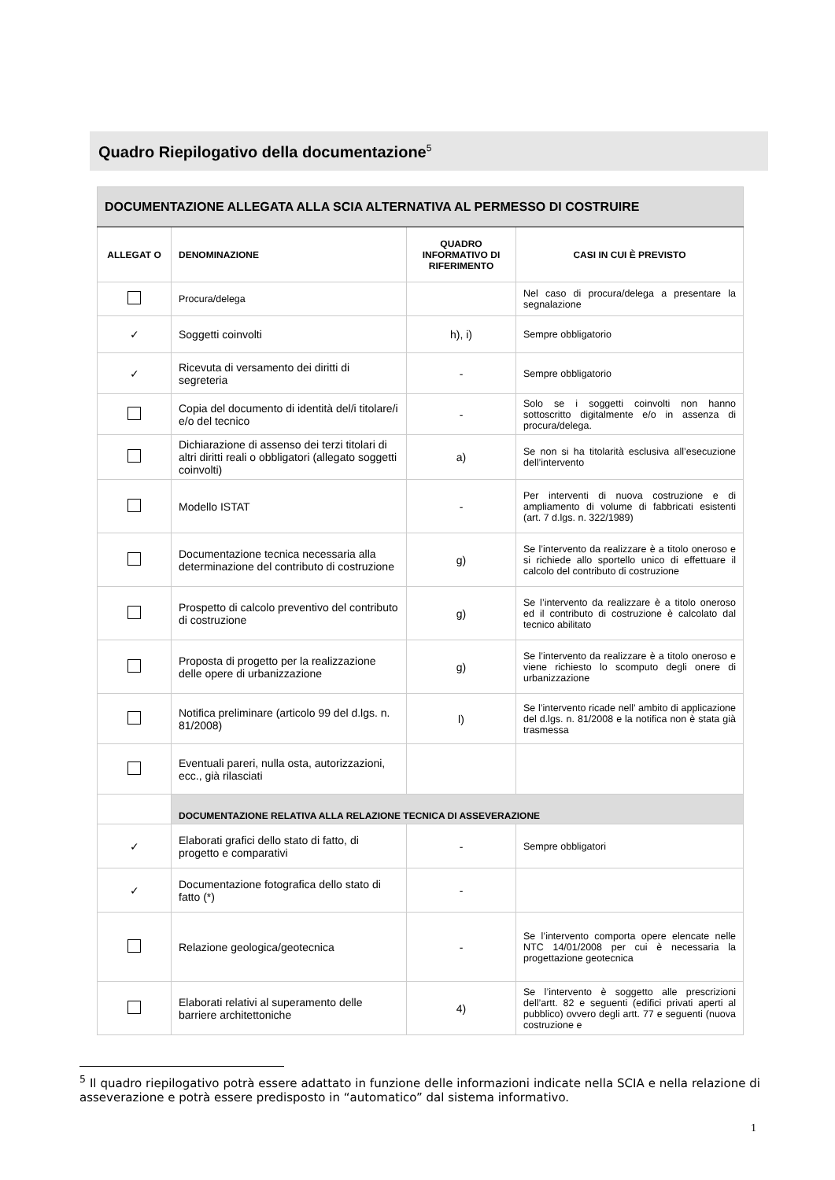Quadro Riepilogativo della documentazione<sup>5</sup>
| DOCUMENTAZIONE ALLEGATA ALLA SCIA ALTERNATIVA AL PERMESSO DI COSTRUIRE | | | |
| ALLEGAT O | DENOMINAZIONE | QUADRO INFORMATIVO DI RIFERIMENTO | CASI IN CUI È PREVISTO |
| | Procura/delega | | Nel caso di procura/delega a presentare la segnalazione |
| ✓ | Soggetti coinvolti | h), i) | Sempre obbligatorio |
| ✓ | Ricevuta di versamento dei diritti di segreteria | - | Sempre obbligatorio |
| | Copia del documento di identità del/i titolare/i e/o del tecnico | - | Solo se i soggetti coinvolti non hanno sottoscritto digitalmente e/o in assenza di procura/delega. |
| | Dichiarazione di assenso dei terzi titolari di altri diritti reali o obbligatori (allegato soggetti coinvolti) | a) | Se non si ha titolarità esclusiva all’esecuzione dell’intervento |
| | Modello ISTAT | - | Per interventi di nuova costruzione e di ampliamento di volume di fabbricati esistenti (art. 7 d.lgs. n. 322/1989) |
| | Documentazione tecnica necessaria alla determinazione del contributo di costruzione | g) | Se l’intervento da realizzare è a titolo oneroso e si richiede allo sportello unico di effettuare il calcolo del contributo di costruzione |
| | Prospetto di calcolo preventivo del contributo di costruzione | g) | Se l’intervento da realizzare è a titolo oneroso ed il contributo di costruzione è calcolato dal tecnico abilitato |
| | Proposta di progetto per la realizzazione delle opere di urbanizzazione | g) | Se l’intervento da realizzare è a titolo oneroso e viene richiesto lo scomputo degli onere di urbanizzazione |
| | Notifica preliminare (articolo 99 del d.lgs. n. 81/2008) | l) | Se l’intervento ricade nell’ ambito di applicazione del d.lgs. n. 81/2008 e la notifica non è stata già trasmessa |
| | Eventuali pareri, nulla osta, autorizzazioni, ecc., già rilasciati | | |
| | DOCUMENTAZIONE RELATIVA ALLA RELAZIONE TECNICA DI ASSEVERAZIONE | | |
| ✓ | Elaborati grafici dello stato di fatto, di progetto e comparativi | - | Sempre obbligatori |
| ✓ | Documentazione fotografica dello stato di fatto (*) | - | |
| | Relazione geologica/geotecnica | - | Se l’intervento comporta opere elencate nelle NTC 14/01/2008 per cui è necessaria la progettazione geotecnica |
| | Elaborati relativi al superamento delle barriere architettoniche | 4) | Se l’intervento è soggetto alle prescrizioni dell’artt. 82 e seguenti (edifici privati aperti al pubblico) ovvero degli artt. 77 e seguenti (nuova costruzione e |
<sup>5</sup> Il quadro riepilogativo potrà essere adattato in funzione delle informazioni indicate nella SCIA e nella relazione di asseverazione e potrà essere predisposto in “automatico” dal sistema informativo.
1